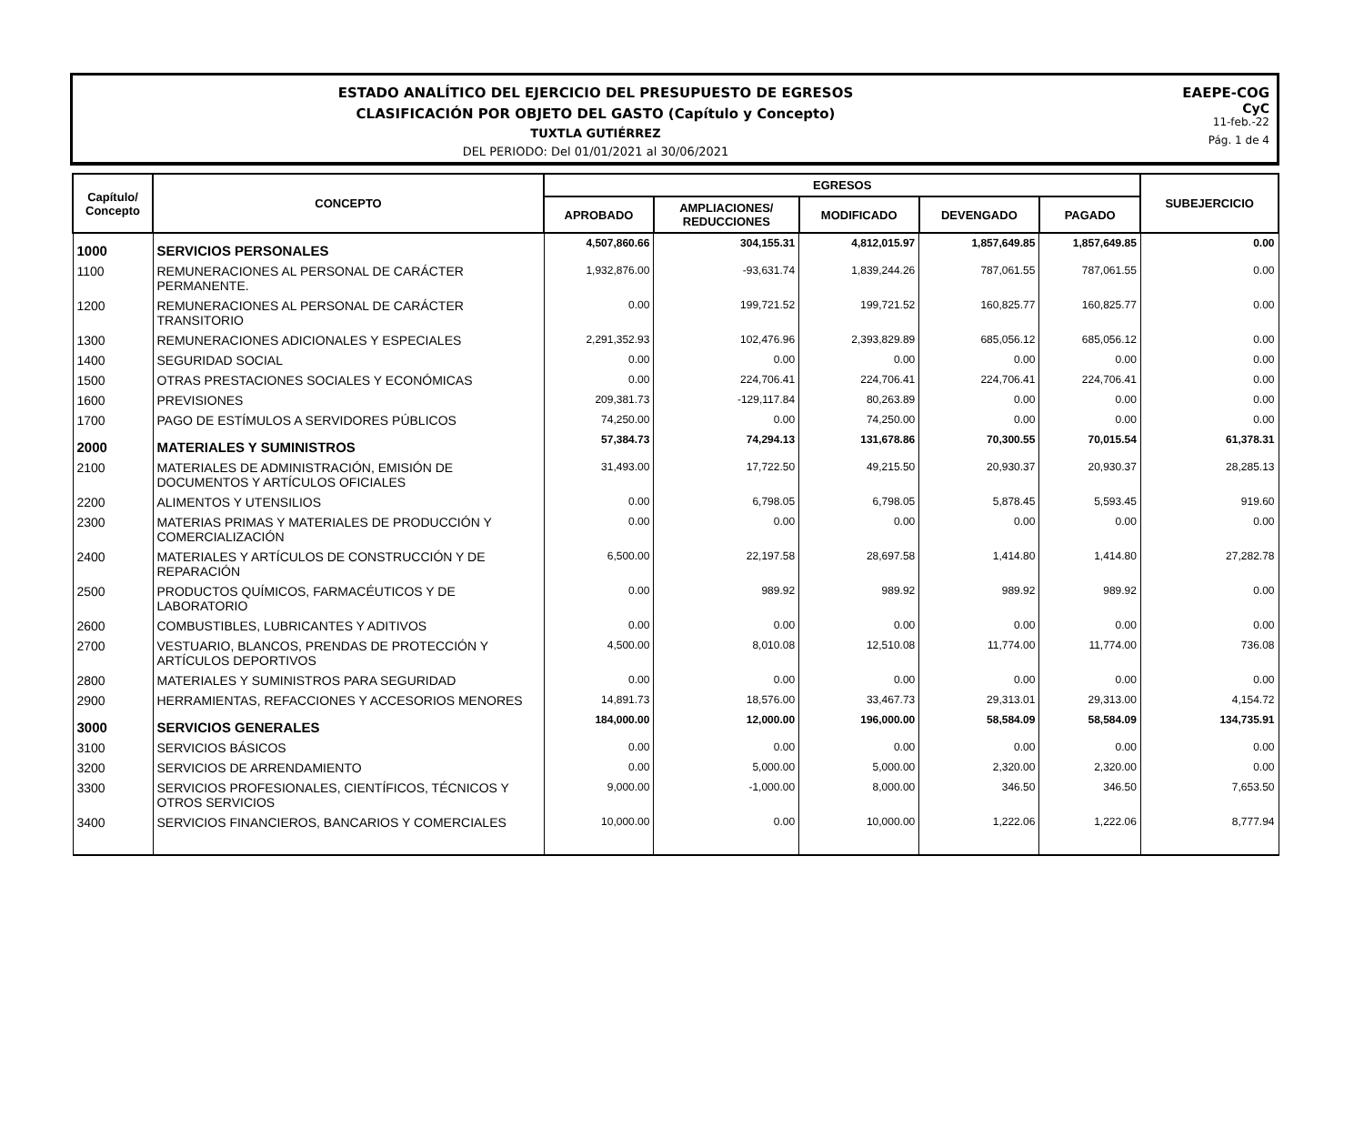ESTADO ANALÍTICO DEL EJERCICIO DEL PRESUPUESTO DE EGRESOS
CLASIFICACIÓN POR OBJETO DEL GASTO (Capítulo y Concepto)
TUXTLA GUTIÉRREZ
DEL PERIODO: Del 01/01/2021 al 30/06/2021
EAEPE-COG
CyC
11-feb.-22
Pág. 1 de 4
| Capítulo/ Concepto | CONCEPTO | EGRESOS | | | | | SUBEJERCICIO |
| --- | --- | --- | --- | --- | --- | --- | --- |
| | | APROBADO | AMPLIACIONES/ REDUCCIONES | MODIFICADO | DEVENGADO | PAGADO | |
| 1000 | SERVICIOS PERSONALES | 4,507,860.66 | 304,155.31 | 4,812,015.97 | 1,857,649.85 | 1,857,649.85 | 0.00 |
| 1100 | REMUNERACIONES AL PERSONAL DE CARÁCTER PERMANENTE. | 1,932,876.00 | -93,631.74 | 1,839,244.26 | 787,061.55 | 787,061.55 | 0.00 |
| 1200 | REMUNERACIONES AL PERSONAL DE CARÁCTER TRANSITORIO | 0.00 | 199,721.52 | 199,721.52 | 160,825.77 | 160,825.77 | 0.00 |
| 1300 | REMUNERACIONES ADICIONALES Y ESPECIALES | 2,291,352.93 | 102,476.96 | 2,393,829.89 | 685,056.12 | 685,056.12 | 0.00 |
| 1400 | SEGURIDAD SOCIAL | 0.00 | 0.00 | 0.00 | 0.00 | 0.00 | 0.00 |
| 1500 | OTRAS PRESTACIONES SOCIALES Y ECONÓMICAS | 0.00 | 224,706.41 | 224,706.41 | 224,706.41 | 224,706.41 | 0.00 |
| 1600 | PREVISIONES | 209,381.73 | -129,117.84 | 80,263.89 | 0.00 | 0.00 | 0.00 |
| 1700 | PAGO DE ESTÍMULOS A SERVIDORES PÚBLICOS | 74,250.00 | 0.00 | 74,250.00 | 0.00 | 0.00 | 0.00 |
| 2000 | MATERIALES Y SUMINISTROS | 57,384.73 | 74,294.13 | 131,678.86 | 70,300.55 | 70,015.54 | 61,378.31 |
| 2100 | MATERIALES DE ADMINISTRACIÓN, EMISIÓN DE DOCUMENTOS Y ARTÍCULOS OFICIALES | 31,493.00 | 17,722.50 | 49,215.50 | 20,930.37 | 20,930.37 | 28,285.13 |
| 2200 | ALIMENTOS Y UTENSILIOS | 0.00 | 6,798.05 | 6,798.05 | 5,878.45 | 5,593.45 | 919.60 |
| 2300 | MATERIAS PRIMAS Y MATERIALES DE PRODUCCIÓN Y COMERCIALIZACIÓN | 0.00 | 0.00 | 0.00 | 0.00 | 0.00 | 0.00 |
| 2400 | MATERIALES Y ARTÍCULOS DE CONSTRUCCIÓN Y DE REPARACIÓN | 6,500.00 | 22,197.58 | 28,697.58 | 1,414.80 | 1,414.80 | 27,282.78 |
| 2500 | PRODUCTOS QUÍMICOS, FARMACÉUTICOS Y DE LABORATORIO | 0.00 | 989.92 | 989.92 | 989.92 | 989.92 | 0.00 |
| 2600 | COMBUSTIBLES, LUBRICANTES Y ADITIVOS | 0.00 | 0.00 | 0.00 | 0.00 | 0.00 | 0.00 |
| 2700 | VESTUARIO, BLANCOS, PRENDAS DE PROTECCIÓN Y ARTÍCULOS DEPORTIVOS | 4,500.00 | 8,010.08 | 12,510.08 | 11,774.00 | 11,774.00 | 736.08 |
| 2800 | MATERIALES Y SUMINISTROS PARA SEGURIDAD | 0.00 | 0.00 | 0.00 | 0.00 | 0.00 | 0.00 |
| 2900 | HERRAMIENTAS, REFACCIONES Y ACCESORIOS MENORES | 14,891.73 | 18,576.00 | 33,467.73 | 29,313.01 | 29,313.00 | 4,154.72 |
| 3000 | SERVICIOS GENERALES | 184,000.00 | 12,000.00 | 196,000.00 | 58,584.09 | 58,584.09 | 134,735.91 |
| 3100 | SERVICIOS BÁSICOS | 0.00 | 0.00 | 0.00 | 0.00 | 0.00 | 0.00 |
| 3200 | SERVICIOS DE ARRENDAMIENTO | 0.00 | 5,000.00 | 5,000.00 | 2,320.00 | 2,320.00 | 0.00 |
| 3300 | SERVICIOS PROFESIONALES, CIENTÍFICOS, TÉCNICOS Y OTROS SERVICIOS | 9,000.00 | -1,000.00 | 8,000.00 | 346.50 | 346.50 | 7,653.50 |
| 3400 | SERVICIOS FINANCIEROS, BANCARIOS Y COMERCIALES | 10,000.00 | 0.00 | 10,000.00 | 1,222.06 | 1,222.06 | 8,777.94 |